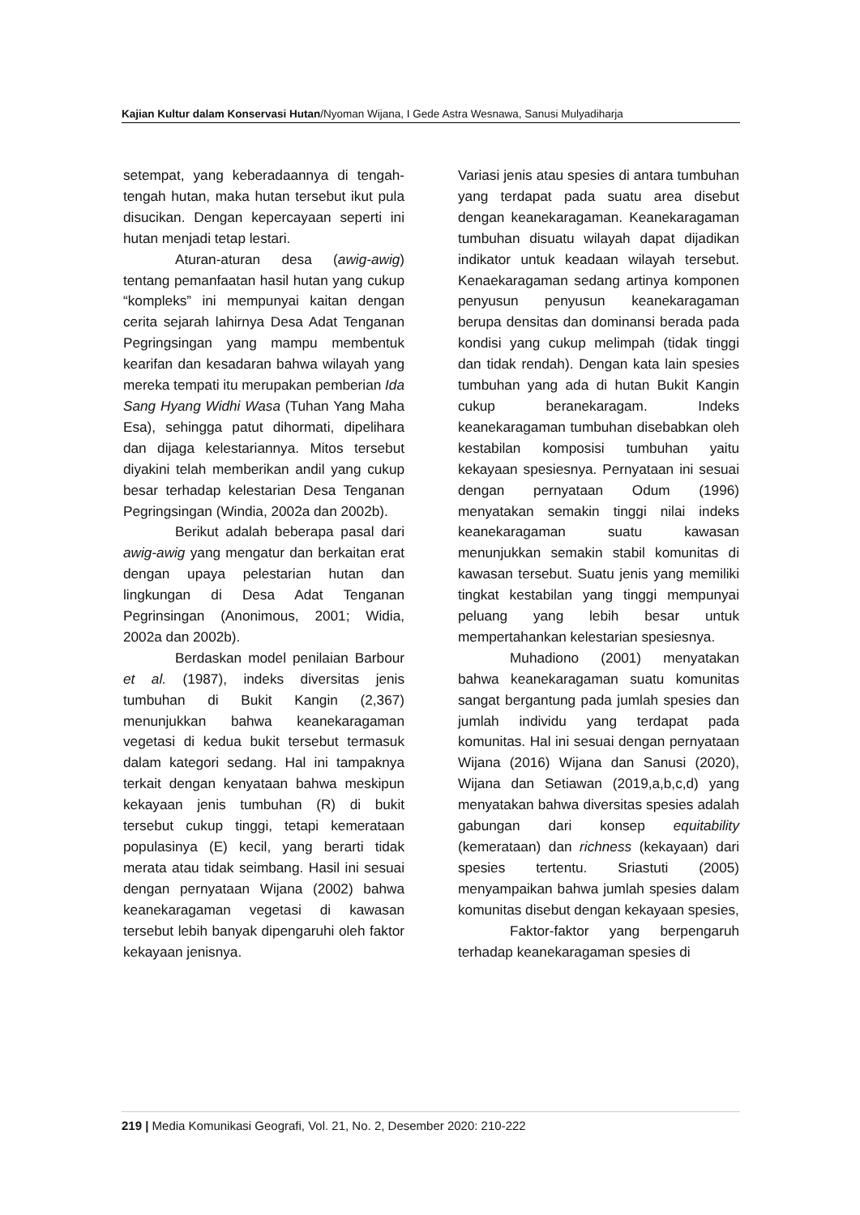Kajian Kultur dalam Konservasi Hutan/Nyoman Wijana, I Gede Astra Wesnawa, Sanusi Mulyadiharja
setempat, yang keberadaannya di tengah-tengah hutan, maka hutan tersebut ikut pula disucikan. Dengan kepercayaan seperti ini hutan menjadi tetap lestari.
Aturan-aturan desa (awig-awig) tentang pemanfaatan hasil hutan yang cukup “kompleks” ini mempunyai kaitan dengan cerita sejarah lahirnya Desa Adat Tenganan Pegringsingan yang mampu membentuk kearifan dan kesadaran bahwa wilayah yang mereka tempati itu merupakan pemberian Ida Sang Hyang Widhi Wasa (Tuhan Yang Maha Esa), sehingga patut dihormati, dipelihara dan dijaga kelestariannya. Mitos tersebut diyakini telah memberikan andil yang cukup besar terhadap kelestarian Desa Tenganan Pegringsingan (Windia, 2002a dan 2002b).
Berikut adalah beberapa pasal dari awig-awig yang mengatur dan berkaitan erat dengan upaya pelestarian hutan dan lingkungan di Desa Adat Tenganan Pegrinsingan (Anonimous, 2001; Widia, 2002a dan 2002b).
Berdaskan model penilaian Barbour et al. (1987), indeks diversitas jenis tumbuhan di Bukit Kangin (2,367) menunjukkan bahwa keanekaragaman vegetasi di kedua bukit tersebut termasuk dalam kategori sedang. Hal ini tampaknya terkait dengan kenyataan bahwa meskipun kekayaan jenis tumbuhan (R) di bukit tersebut cukup tinggi, tetapi kemerataan populasinya (E) kecil, yang berarti tidak merata atau tidak seimbang. Hasil ini sesuai dengan pernyataan Wijana (2002) bahwa keanekaragaman vegetasi di kawasan tersebut lebih banyak dipengaruhi oleh faktor kekayaan jenisnya.
Variasi jenis atau spesies di antara tumbuhan yang terdapat pada suatu area disebut dengan keanekaragaman. Keanekaragaman tumbuhan disuatu wilayah dapat dijadikan indikator untuk keadaan wilayah tersebut. Kenaekaragaman sedang artinya komponen penyusun penyusun keanekaragaman berupa densitas dan dominansi berada pada kondisi yang cukup melimpah (tidak tinggi dan tidak rendah). Dengan kata lain spesies tumbuhan yang ada di hutan Bukit Kangin cukup beranekaragam. Indeks keanekaragaman tumbuhan disebabkan oleh kestabilan komposisi tumbuhan yaitu kekayaan spesiesnya. Pernyataan ini sesuai dengan pernyataan Odum (1996) menyatakan semakin tinggi nilai indeks keanekaragaman suatu kawasan menunjukkan semakin stabil komunitas di kawasan tersebut. Suatu jenis yang memiliki tingkat kestabilan yang tinggi mempunyai peluang yang lebih besar untuk mempertahankan kelestarian spesiesnya.
Muhadiono (2001) menyatakan bahwa keanekaragaman suatu komunitas sangat bergantung pada jumlah spesies dan jumlah individu yang terdapat pada komunitas. Hal ini sesuai dengan pernyataan Wijana (2016) Wijana dan Sanusi (2020), Wijana dan Setiawan (2019,a,b,c,d) yang menyatakan bahwa diversitas spesies adalah gabungan dari konsep equitability (kemerataan) dan richness (kekayaan) dari spesies tertentu. Sriastuti (2005) menyampaikan bahwa jumlah spesies dalam komunitas disebut dengan kekayaan spesies,
Faktor-faktor yang berpengaruh terhadap keanekaragaman spesies di
219 | Media Komunikasi Geografi, Vol. 21, No. 2, Desember 2020: 210-222